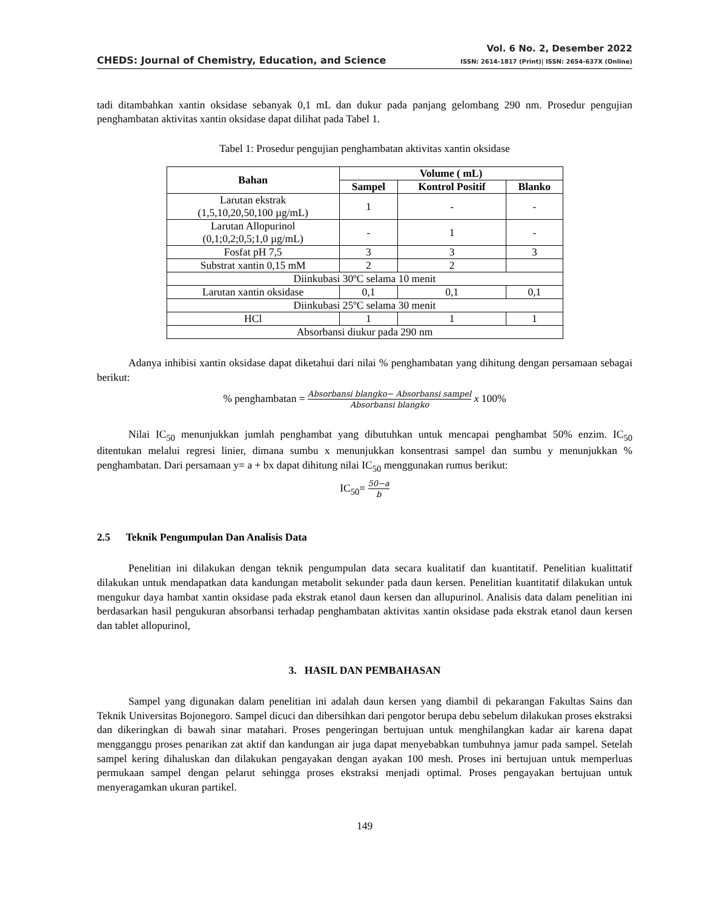CHEDS: Journal of Chemistry, Education, and Science
Vol. 6 No. 2, Desember 2022
ISSN: 2614-1817 (Print)| ISSN: 2654-637X (Online)
tadi ditambahkan xantin oksidase sebanyak 0,1 mL dan dukur pada panjang gelombang 290 nm. Prosedur pengujian penghambatan aktivitas xantin oksidase dapat dilihat pada Tabel 1.
Tabel 1: Prosedur pengujian penghambatan aktivitas xantin oksidase
| Bahan | Volume ( mL) | | |
| --- | --- | --- | --- |
| | Sampel | Kontrol Positif | Blanko |
| Larutan ekstrak (1,5,10,20,50,100 µg/mL) | 1 | - | - |
| Larutan Allopurinol (0,1;0,2;0,5;1,0 µg/mL) | - | 1 | - |
| Fosfat pH 7,5 | 3 | 3 | 3 |
| Substrat xantin 0,15 mM | 2 | 2 | |
| Diinkubasi 30ºC selama 10 menit | | | |
| Larutan xantin oksidase | 0,1 | 0,1 | 0,1 |
| Diinkubasi 25ºC selama 30 menit | | | |
| HCl | 1 | 1 | 1 |
| Absorbansi diukur pada 290 nm | | | |
Adanya inhibisi xantin oksidase dapat diketahui dari nilai % penghambatan yang dihitung dengan persamaan sebagai berikut:
% penghambatan = Absorbansi blangko− Absorbansi sampel Absorbansi blangko x 100%
Nilai IC<sub>50</sub> menunjukkan jumlah penghambat yang dibutuhkan untuk mencapai penghambat 50% enzim. IC<sub>50</sub> ditentukan melalui regresi linier, dimana sumbu x menunjukkan konsentrasi sampel dan sumbu y menunjukkan % penghambatan. Dari persamaan y= a + bx dapat dihitung nilai IC<sub>50</sub> menggunakan rumus berikut:
IC<sub>50</sub>= 50−a b
2.5 Teknik Pengumpulan Dan Analisis Data
Penelitian ini dilakukan dengan teknik pengumpulan data secara kualitatif dan kuantitatif. Penelitian kualittatif dilakukan untuk mendapatkan data kandungan metabolit sekunder pada daun kersen. Penelitian kuantitatif dilakukan untuk mengukur daya hambat xantin oksidase pada ekstrak etanol daun kersen dan allupurinol. Analisis data dalam penelitian ini berdasarkan hasil pengukuran absorbansi terhadap penghambatan aktivitas xantin oksidase pada ekstrak etanol daun kersen dan tablet allopurinol,
3. HASIL DAN PEMBAHASAN
Sampel yang digunakan dalam penelitian ini adalah daun kersen yang diambil di pekarangan Fakultas Sains dan Teknik Universitas Bojonegoro. Sampel dicuci dan dibersihkan dari pengotor berupa debu sebelum dilakukan proses ekstraksi dan dikeringkan di bawah sinar matahari. Proses pengeringan bertujuan untuk menghilangkan kadar air karena dapat mengganggu proses penarikan zat aktif dan kandungan air juga dapat menyebabkan tumbuhnya jamur pada sampel. Setelah sampel kering dihaluskan dan dilakukan pengayakan dengan ayakan 100 mesh. Proses ini bertujuan untuk memperluas permukaan sampel dengan pelarut sehingga proses ekstraksi menjadi optimal. Proses pengayakan bertujuan untuk menyeragamkan ukuran partikel.
149